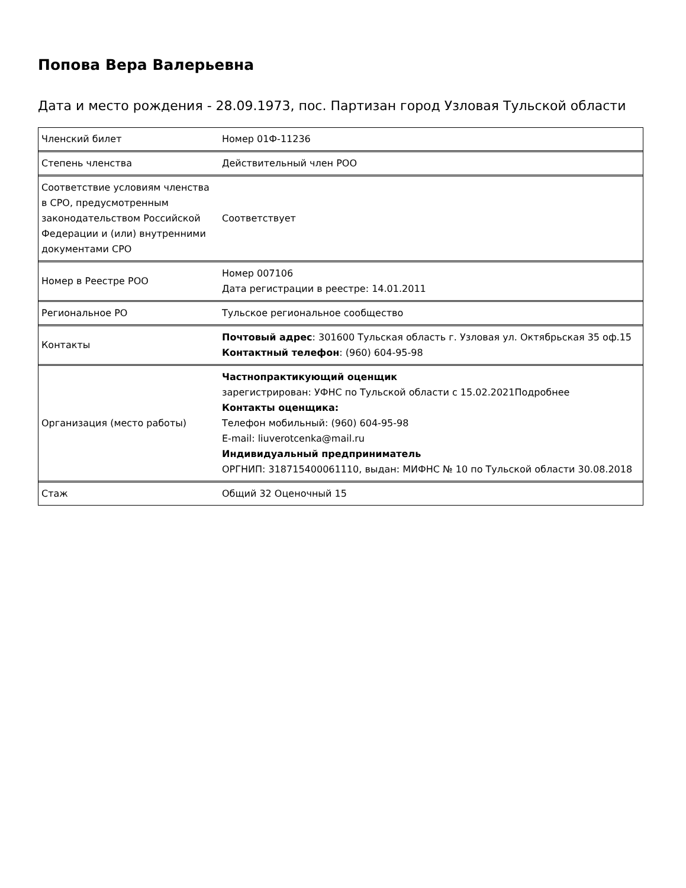Попова Вера Валерьевна
Дата и место рождения - 28.09.1973, пос. Партизан город Узловая Тульской области
| Членский билет | Номер 01Ф-11236 |
| Степень членства | Действительный член РОО |
| Соответствие условиям членства в СРО, предусмотренным законодательством Российской Федерации и (или) внутренними документами СРО | Соответствует |
| Номер в Реестре РОО | Номер 007106 Дата регистрации в реестре: 14.01.2011 |
| Региональное РО | Тульское региональное сообщество |
| Контакты | Почтовый адрес : 301600 Тульская область г. Узловая ул. Октябрьская 35 оф.15 Контактный телефон : (960) 604-95-98 |
| Организация (место работы) | Частнопрактикующий оценщик зарегистрирован: УФНС по Тульской области с 15.02.2021Подробнее Контакты оценщика: Телефон мобильный: (960) 604-95-98 E-mail: liuverotcenka@mail.ru Индивидуальный предприниматель ОРГНИП: 318715400061110, выдан: МИФНС № 10 по Тульской области 30.08.2018 |
| Стаж | Общий 32 Оценочный 15 |